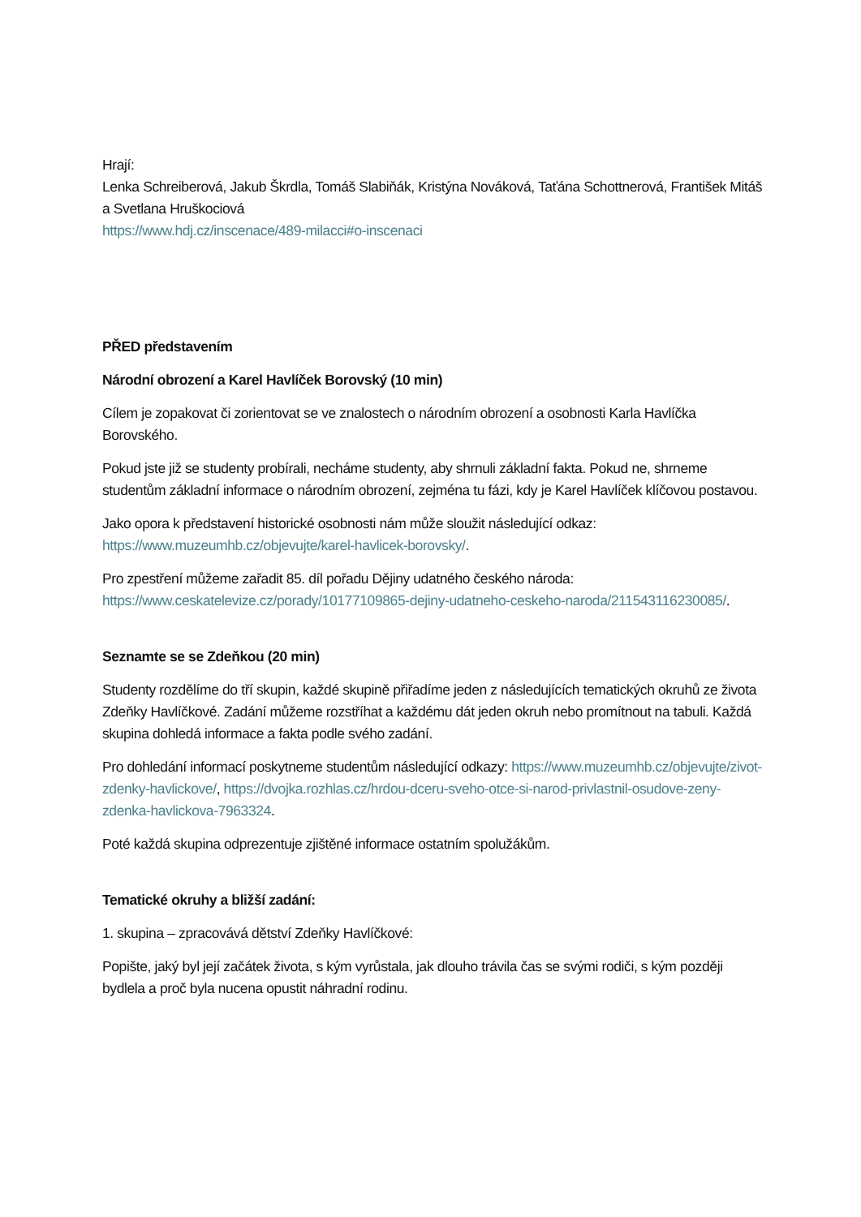Hrají:
Lenka Schreiberová, Jakub Škrdla, Tomáš Slabiňák, Kristýna Nováková, Taťána Schottnerová, František Mitáš a Svetlana Hruškociová
https://www.hdj.cz/inscenace/489-milacci#o-inscenaci
PŘED představením
Národní obrození a Karel Havlíček Borovský (10 min)
Cílem je zopakovat či zorientovat se ve znalostech o národním obrození a osobnosti Karla Havlíčka Borovského.
Pokud jste již se studenty probírali, necháme studenty, aby shrnuli základní fakta. Pokud ne, shrneme studentům základní informace o národním obrození, zejména tu fázi, kdy je Karel Havlíček klíčovou postavou.
Jako opora k představení historické osobnosti nám může sloužit následující odkaz: https://www.muzeumhb.cz/objevujte/karel-havlicek-borovsky/.
Pro zpestření můžeme zařadit 85. díl pořadu Dějiny udatného českého národa: https://www.ceskatelevize.cz/porady/10177109865-dejiny-udatneho-ceskeho-naroda/211543116230085/.
Seznamte se se Zdeňkou (20 min)
Studenty rozdělíme do tří skupin, každé skupině přiřadíme jeden z následujících tematických okruhů ze života Zdeňky Havlíčkové. Zadání můžeme rozstříhat a každému dát jeden okruh nebo promítnout na tabuli. Každá skupina dohledá informace a fakta podle svého zadání.
Pro dohledání informací poskytneme studentům následující odkazy: https://www.muzeumhb.cz/objevujte/zivot-zdenky-havlickove/, https://dvojka.rozhlas.cz/hrdou-dceru-sveho-otce-si-narod-privlastnil-osudove-zeny-zdenka-havlickova-7963324.
Poté každá skupina odprezentuje zjištěné informace ostatním spolužákům.
Tematické okruhy a bližší zadání:
1. skupina – zpracovává dětství Zdeňky Havlíčkové:
Popište, jaký byl její začátek života, s kým vyrůstala, jak dlouho trávila čas se svými rodiči, s kým později bydlela a proč byla nucena opustit náhradní rodinu.